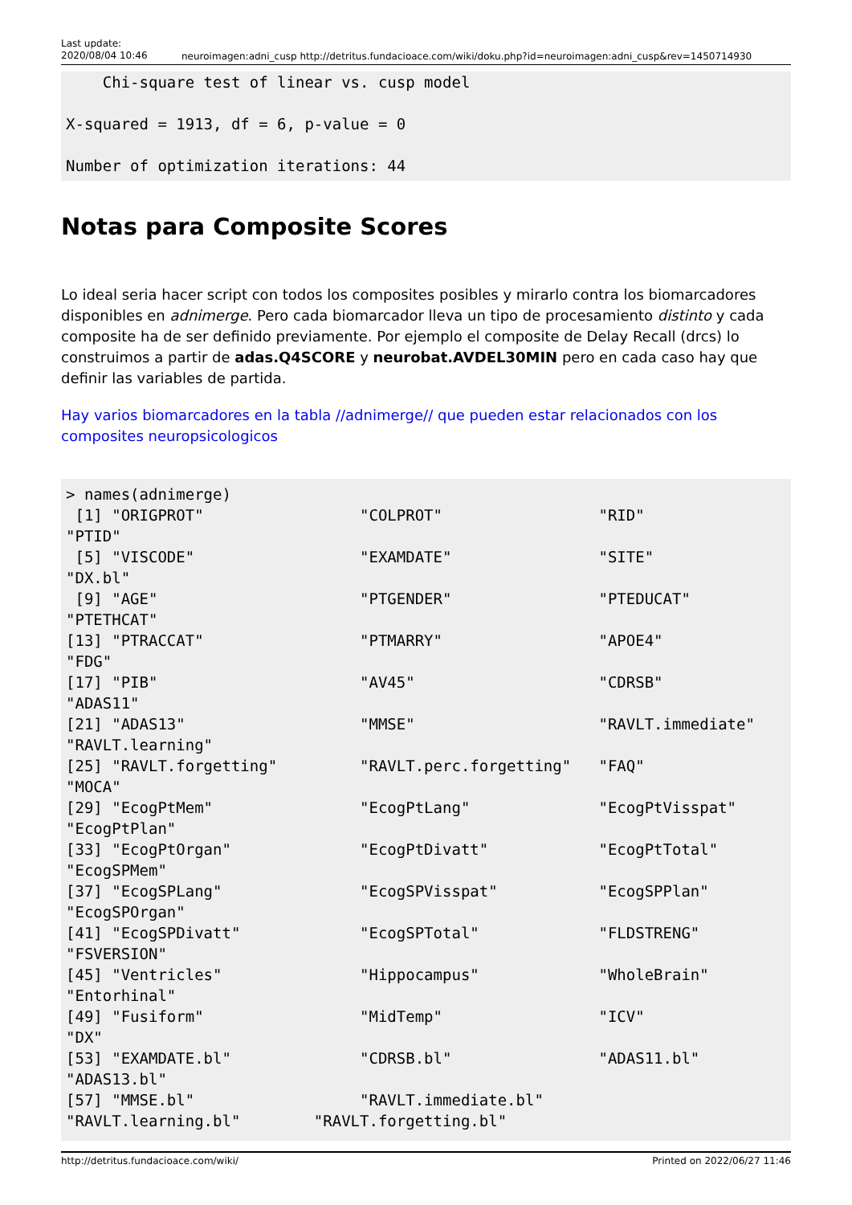Last update:
2020/08/04 10:46
neuroimagen:adni_cusp http://detritus.fundacioace.com/wiki/doku.php?id=neuroimagen:adni_cusp&rev=1450714930
    Chi-square test of linear vs. cusp model

X-squared = 1913, df = 6, p-value = 0

Number of optimization iterations: 44
Notas para Composite Scores
Lo ideal seria hacer script con todos los composites posibles y mirarlo contra los biomarcadores disponibles en adnimerge. Pero cada biomarcador lleva un tipo de procesamiento distinto y cada composite ha de ser definido previamente. Por ejemplo el composite de Delay Recall (drcs) lo construimos a partir de adas.Q4SCORE y neurobat.AVDEL30MIN pero en cada caso hay que definir las variables de partida.
Hay varios biomarcadores en la tabla //adnimerge// que pueden estar relacionados con los composites neuropsicologicos
> names(adnimerge)
 [1] "ORIGPROT"                 "COLPROT"                 "RID"
"PTID"
 [5] "VISCODE"                  "EXAMDATE"                "SITE"
"DX.bl"
 [9] "AGE"                      "PTGENDER"                "PTEDUCAT"
"PTETHCAT"
[13] "PTRACCAT"                 "PTMARRY"                 "APOE4"
"FDG"
[17] "PIB"                      "AV45"                    "CDRSB"
"ADAS11"
[21] "ADAS13"                   "MMSE"                    "RAVLT.immediate"
"RAVLT.learning"
[25] "RAVLT.forgetting"         "RAVLT.perc.forgetting"   "FAQ"
"MOCA"
[29] "EcogPtMem"                "EcogPtLang"              "EcogPtVisspat"
"EcogPtPlan"
[33] "EcogPtOrgan"              "EcogPtDivatt"            "EcogPtTotal"
"EcogSPMem"
[37] "EcogSPLang"               "EcogSPVisspat"           "EcogSPPlan"
"EcogSPOrgan"
[41] "EcogSPDivatt"             "EcogSPTotal"             "FLDSTRENG"
"FSVERSION"
[45] "Ventricles"               "Hippocampus"             "WholeBrain"
"Entorhinal"
[49] "Fusiform"                 "MidTemp"                 "ICV"
"DX"
[53] "EXAMDATE.bl"              "CDRSB.bl"                "ADAS11.bl"
"ADAS13.bl"
[57] "MMSE.bl"                  "RAVLT.immediate.bl"
"RAVLT.learning.bl"        "RAVLT.forgetting.bl"
http://detritus.fundacioace.com/wiki/ Printed on 2022/06/27 11:46